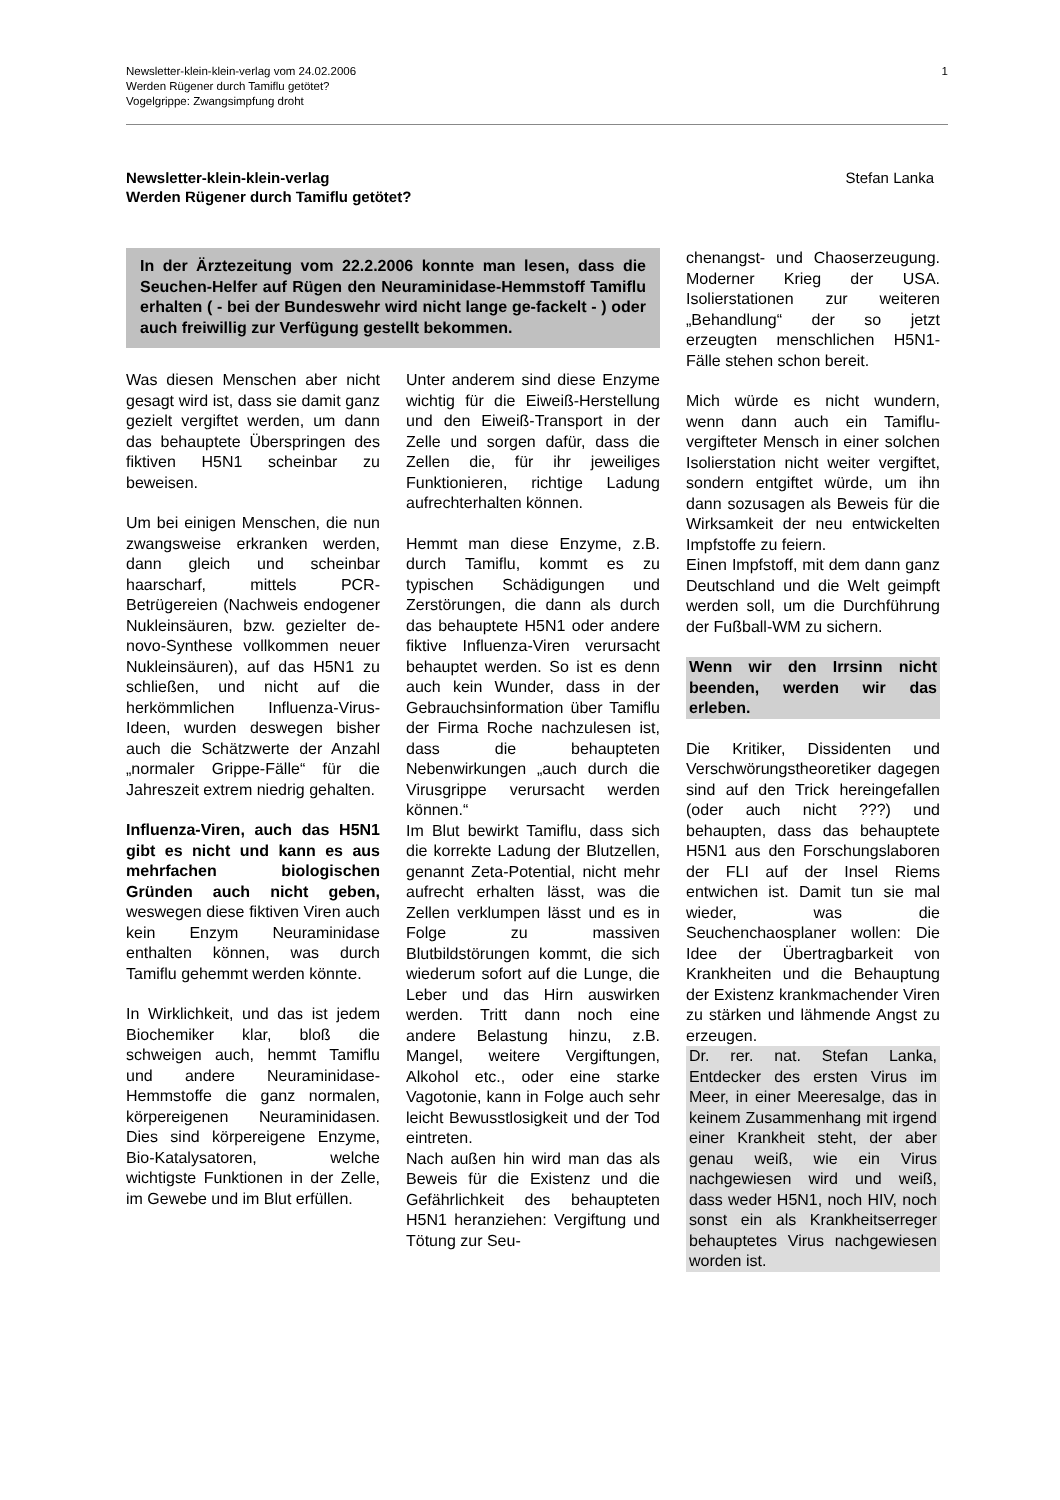1 Newsletter-klein-klein-verlag vom 24.02.2006
Werden Rügener durch Tamiflu getötet?
Vogelgrippe: Zwangsimpfung droht
Stefan Lanka Newsletter-klein-klein-verlag
Werden Rügener durch Tamiflu getötet?
In der Ärztezeitung vom 22.2.2006 konnte man lesen, dass die Seuchen-Helfer auf Rügen den Neuraminidase-Hemmstoff Tamiflu erhalten ( - bei der Bundeswehr wird nicht lange ge-fackelt - ) oder auch freiwillig zur Verfügung gestellt bekommen.
Was diesen Menschen aber nicht gesagt wird ist, dass sie damit ganz gezielt vergiftet werden, um dann das behauptete Überspringen des fiktiven H5N1 scheinbar zu beweisen.
Um bei einigen Menschen, die nun zwangsweise erkranken werden, dann gleich und scheinbar haarscharf, mittels PCR-Betrügereien (Nachweis endogener Nukleinsäuren, bzw. gezielter de-novo-Synthese vollkommen neuer Nukleinsäuren), auf das H5N1 zu schließen, und nicht auf die herkömmlichen Influenza-Virus-Ideen, wurden deswegen bisher auch die Schätzwerte der Anzahl „normaler Grippe-Fälle“ für die Jahreszeit extrem niedrig gehalten.
Influenza-Viren, auch das H5N1 gibt es nicht und kann es aus mehrfachen biologischen Gründen auch nicht geben, weswegen diese fiktiven Viren auch kein Enzym Neuraminidase enthalten können, was durch Tamiflu gehemmt werden könnte.
In Wirklichkeit, und das ist jedem Biochemiker klar, bloß die schweigen auch, hemmt Tamiflu und andere Neuraminidase-Hemmstoffe die ganz normalen, körpereigenen Neuraminidasen. Dies sind körpereigene Enzyme, Bio-Katalysatoren, welche wichtigste Funktionen in der Zelle, im Gewebe und im Blut erfüllen.
Unter anderem sind diese Enzyme wichtig für die Eiweiß-Herstellung und den Eiweiß-Transport in der Zelle und sorgen dafür, dass die Zellen die, für ihr jeweiliges Funktionieren, richtige Ladung aufrechterhalten können.
Hemmt man diese Enzyme, z.B. durch Tamiflu, kommt es zu typischen Schädigungen und Zerstörungen, die dann als durch das behauptete H5N1 oder andere fiktive Influenza-Viren verursacht behauptet werden. So ist es denn auch kein Wunder, dass in der Gebrauchsinformation über Tamiflu der Firma Roche nachzulesen ist, dass die behaupteten Nebenwirkungen „auch durch die Virusgrippe verursacht werden können.“
Im Blut bewirkt Tamiflu, dass sich die korrekte Ladung der Blutzellen, genannt Zeta-Potential, nicht mehr aufrecht erhalten lässt, was die Zellen verklumpen lässt und es in Folge zu massiven Blutbildstörungen kommt, die sich wiederum sofort auf die Lunge, die Leber und das Hirn auswirken werden. Tritt dann noch eine andere Belastung hinzu, z.B. Mangel, weitere Vergiftungen, Alkohol etc., oder eine starke Vagotonie, kann in Folge auch sehr leicht Bewusstlosigkeit und der Tod eintreten.
Nach außen hin wird man das als Beweis für die Existenz und die Gefährlichkeit des behaupteten H5N1 heranziehen: Vergiftung und Tötung zur Seu-
chenangst- und Chaoserzeugung. Moderner Krieg der USA. Isolierstationen zur weiteren „Behandlung“ der so jetzt erzeugten menschlichen H5N1-Fälle stehen schon bereit.
Mich würde es nicht wundern, wenn dann auch ein Tamiflu-vergifteter Mensch in einer solchen Isolierstation nicht weiter vergiftet, sondern entgiftet würde, um ihn dann sozusagen als Beweis für die Wirksamkeit der neu entwickelten Impfstoffe zu feiern.
Einen Impfstoff, mit dem dann ganz Deutschland und die Welt geimpft werden soll, um die Durchführung der Fußball-WM zu sichern.
Wenn wir den Irrsinn nicht beenden, werden wir das erleben.
Die Kritiker, Dissidenten und Verschwörungstheoretiker dagegen sind auf den Trick hereingefallen (oder auch nicht ???) und behaupten, dass das behauptete H5N1 aus den Forschungslaboren der FLI auf der Insel Riems entwichen ist. Damit tun sie mal wieder, was die Seuchenchaosplaner wollen: Die Idee der Übertragbarkeit von Krankheiten und die Behauptung der Existenz krankmachender Viren zu stärken und lähmende Angst zu erzeugen.
Dr. rer. nat. Stefan Lanka, Entdecker des ersten Virus im Meer, in einer Meeresalge, das in keinem Zusammenhang mit irgend einer Krankheit steht, der aber genau weiß, wie ein Virus nachgewiesen wird und weiß, dass weder H5N1, noch HIV, noch sonst ein als Krankheitserreger behauptetes Virus nachgewiesen worden ist.